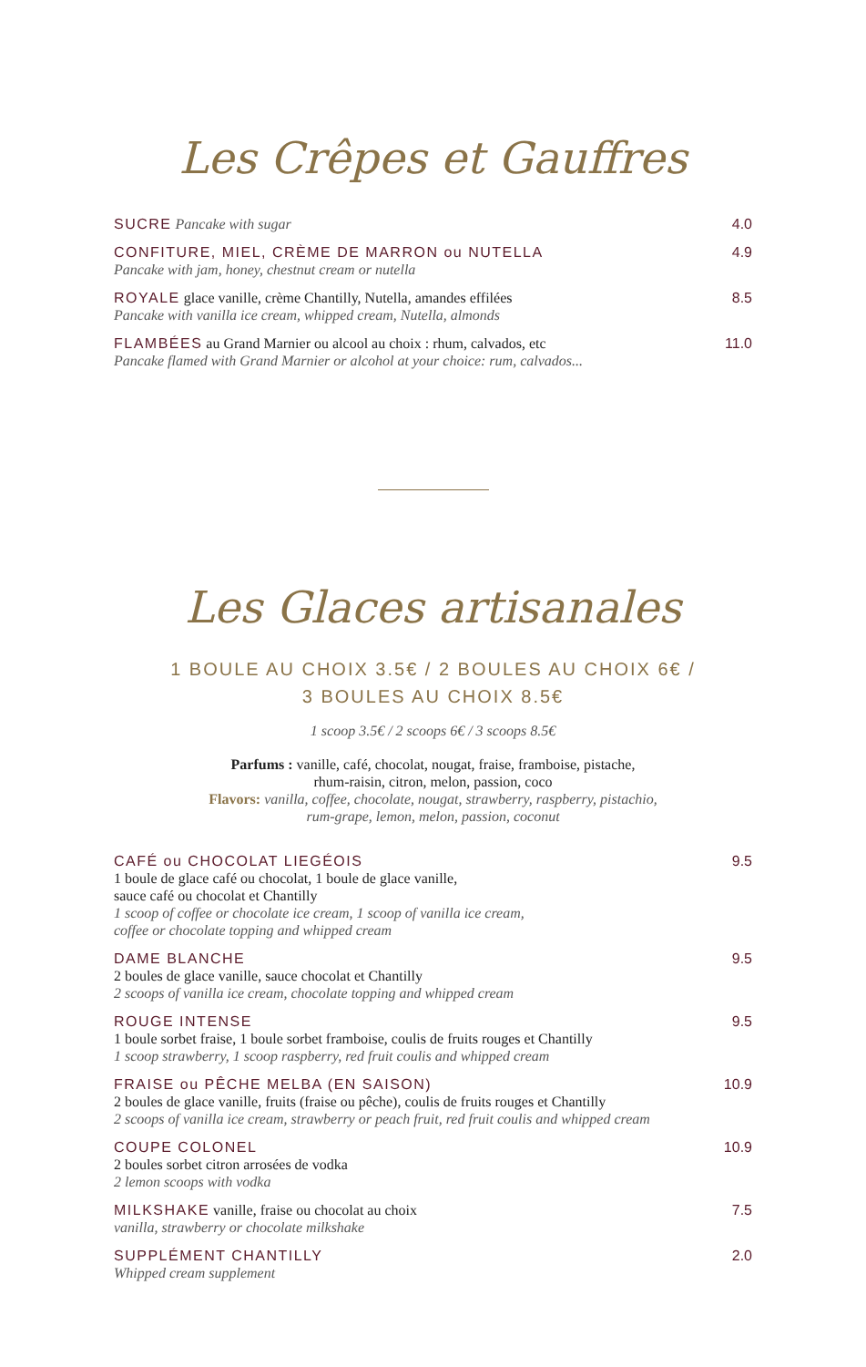Les Crêpes et Gauffres
SUCRE Pancake with sugar 4.0
CONFITURE, MIEL, CRÈME DE MARRON ou NUTELLA
Pancake with jam, honey, chestnut cream or nutella
4.9
ROYALE glace vanille, crème Chantilly, Nutella, amandes effilées
Pancake with vanilla ice cream, whipped cream, Nutella, almonds
8.5
FLAMBÉES au Grand Marnier ou alcool au choix : rhum, calvados, etc
Pancake flamed with Grand Marnier or alcohol at your choice: rum, calvados...
11.0
Les Glaces artisanales
1 BOULE AU CHOIX 3.5€ / 2 BOULES AU CHOIX 6€ /
3 BOULES AU CHOIX 8.5€
1 scoop 3.5€ / 2 scoops 6€ / 3 scoops 8.5€
Parfums : vanille, café, chocolat, nougat, fraise, framboise, pistache,
rhum-raisin, citron, melon, passion, coco
Flavors: vanilla, coffee, chocolate, nougat, strawberry, raspberry, pistachio,
rum-grape, lemon, melon, passion, coconut
CAFÉ ou CHOCOLAT LIEGÉOIS
1 boule de glace café ou chocolat, 1 boule de glace vanille,
sauce café ou chocolat et Chantilly
1 scoop of coffee or chocolate ice cream, 1 scoop of vanilla ice cream,
coffee or chocolate topping and whipped cream
9.5
DAME BLANCHE
2 boules de glace vanille, sauce chocolat et Chantilly
2 scoops of vanilla ice cream, chocolate topping and whipped cream
9.5
ROUGE INTENSE
1 boule sorbet fraise, 1 boule sorbet framboise, coulis de fruits rouges et Chantilly
1 scoop strawberry, 1 scoop raspberry, red fruit coulis and whipped cream
9.5
FRAISE ou PÊCHE MELBA (EN SAISON)
2 boules de glace vanille, fruits (fraise ou pêche), coulis de fruits rouges et Chantilly
2 scoops of vanilla ice cream, strawberry or peach fruit, red fruit coulis and whipped cream
10.9
COUPE COLONEL
2 boules sorbet citron arrosées de vodka
2 lemon scoops with vodka
10.9
MILKSHAKE vanille, fraise ou chocolat au choix
vanilla, strawberry or chocolate milkshake
7.5
SUPPLÉMENT CHANTILLY
Whipped cream supplement
2.0